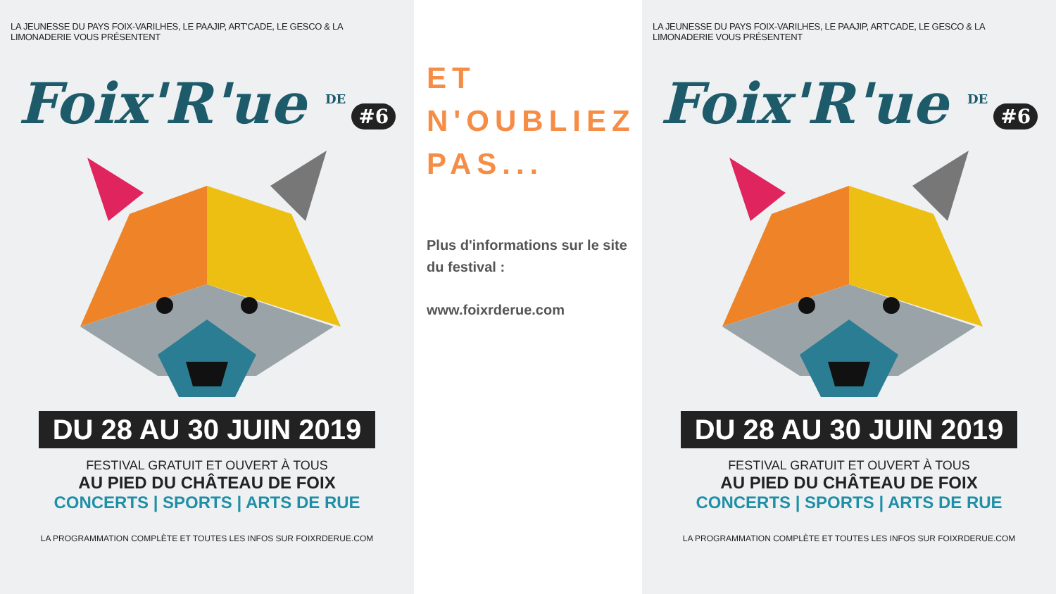LA JEUNESSE DU PAYS FOIX-VARILHES, LE PAAJIP, ART'CADE, LE GESCO & LA LIMONADERIE VOUS PRÉSENTENT
Foix'R'ue <sup>DE</sup> #6
DU 28 AU 30 JUIN 2019
FESTIVAL GRATUIT ET OUVERT À TOUS
AU PIED DU CHÂTEAU DE FOIX
CONCERTS | SPORTS | ARTS DE RUE
LA PROGRAMMATION COMPLÈTE ET TOUTES LES INFOS SUR FOIXRDERUE.COM
ET N'OUBLIEZ PAS...
Plus d'informations sur le site du festival :
www.foixrderue.com
LA JEUNESSE DU PAYS FOIX-VARILHES, LE PAAJIP, ART'CADE, LE GESCO & LA LIMONADERIE VOUS PRÉSENTENT
Foix'R'ue <sup>DE</sup> #6
DU 28 AU 30 JUIN 2019
FESTIVAL GRATUIT ET OUVERT À TOUS
AU PIED DU CHÂTEAU DE FOIX
CONCERTS | SPORTS | ARTS DE RUE
LA PROGRAMMATION COMPLÈTE ET TOUTES LES INFOS SUR FOIXRDERUE.COM